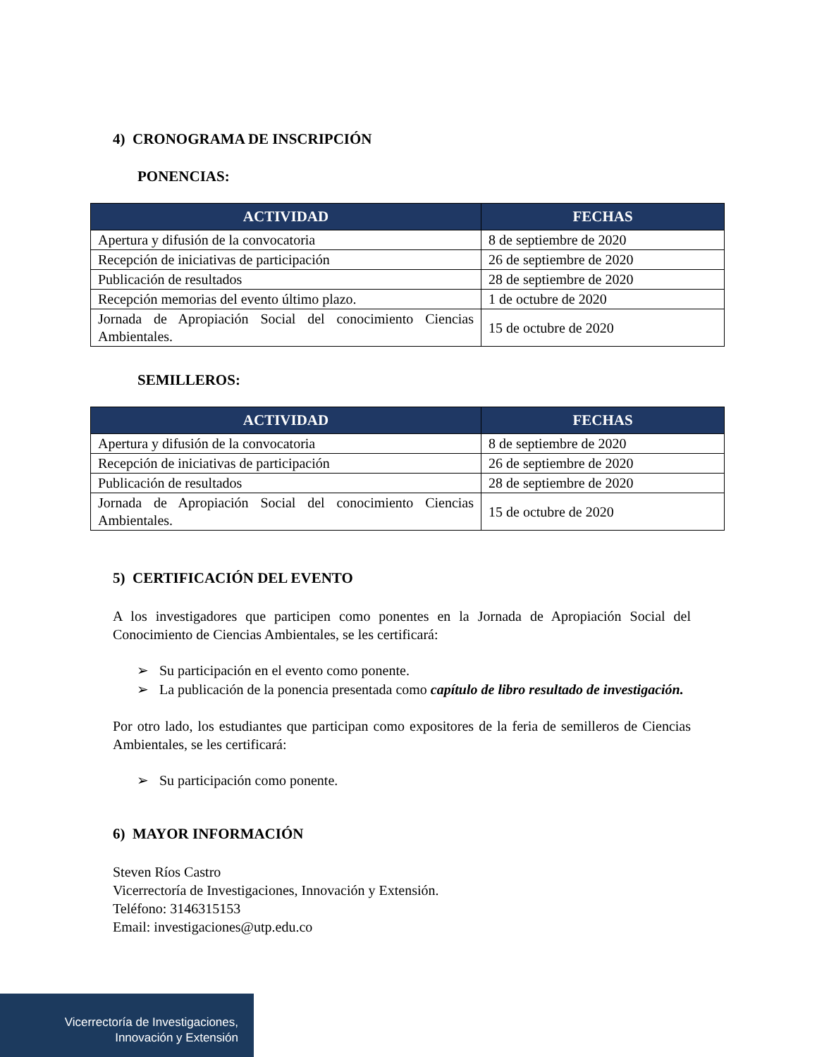4) CRONOGRAMA DE INSCRIPCIÓN
PONENCIAS:
| ACTIVIDAD | FECHAS |
| --- | --- |
| Apertura y difusión de la convocatoria | 8 de septiembre de 2020 |
| Recepción de iniciativas de participación | 26 de septiembre de 2020 |
| Publicación de resultados | 28 de septiembre de 2020 |
| Recepción memorias del evento último plazo. | 1 de octubre de 2020 |
| Jornada de Apropiación Social del conocimiento Ciencias Ambientales. | 15 de octubre de 2020 |
SEMILLEROS:
| ACTIVIDAD | FECHAS |
| --- | --- |
| Apertura y difusión de la convocatoria | 8 de septiembre de 2020 |
| Recepción de iniciativas de participación | 26 de septiembre de 2020 |
| Publicación de resultados | 28 de septiembre de 2020 |
| Jornada de Apropiación Social del conocimiento Ciencias Ambientales. | 15 de octubre de 2020 |
5) CERTIFICACIÓN DEL EVENTO
A los investigadores que participen como ponentes en la Jornada de Apropiación Social del Conocimiento de Ciencias Ambientales, se les certificará:
➢ Su participación en el evento como ponente.
➢ La publicación de la ponencia presentada como capítulo de libro resultado de investigación.
Por otro lado, los estudiantes que participan como expositores de la feria de semilleros de Ciencias Ambientales, se les certificará:
➢ Su participación como ponente.
6) MAYOR INFORMACIÓN
Steven Ríos Castro
Vicerrectoría de Investigaciones, Innovación y Extensión.
Teléfono: 3146315153
Email: investigaciones@utp.edu.co
Vicerrectoría de Investigaciones,
Innovación y Extensión